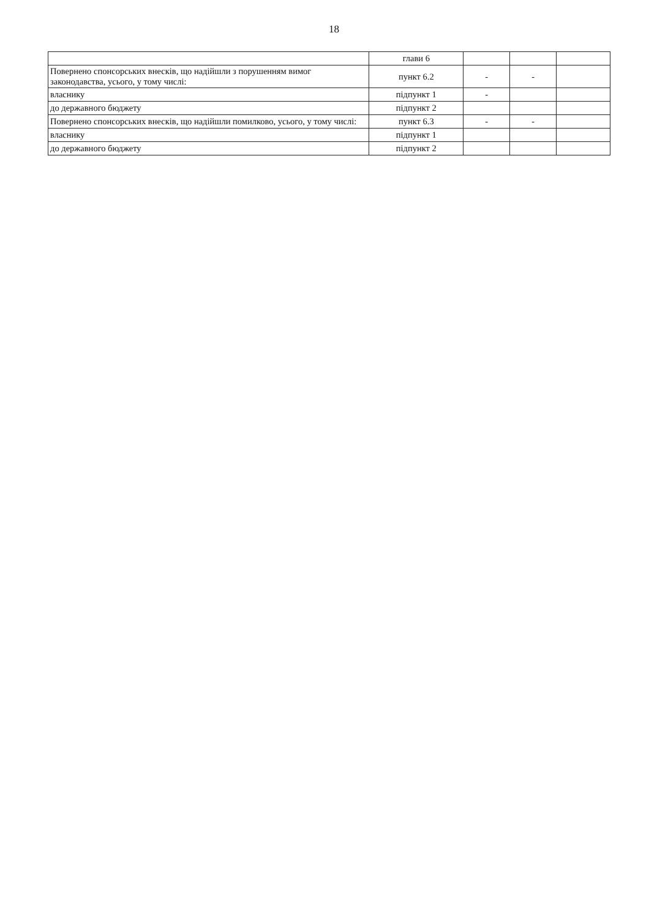18
| | глави 6 | | | |
| Повернено спонсорських внесків, що надійшли з порушенням вимог законодавства, усього, у тому числі: | пункт 6.2 | - | - | |
| власнику | підпункт 1 | - | | |
| до державного бюджету | підпункт 2 | | | |
| Повернено спонсорських внесків, що надійшли помилково, усього, у тому числі: | пункт 6.3 | - | - | |
| власнику | підпункт 1 | | | |
| до державного бюджету | підпункт 2 | | | |